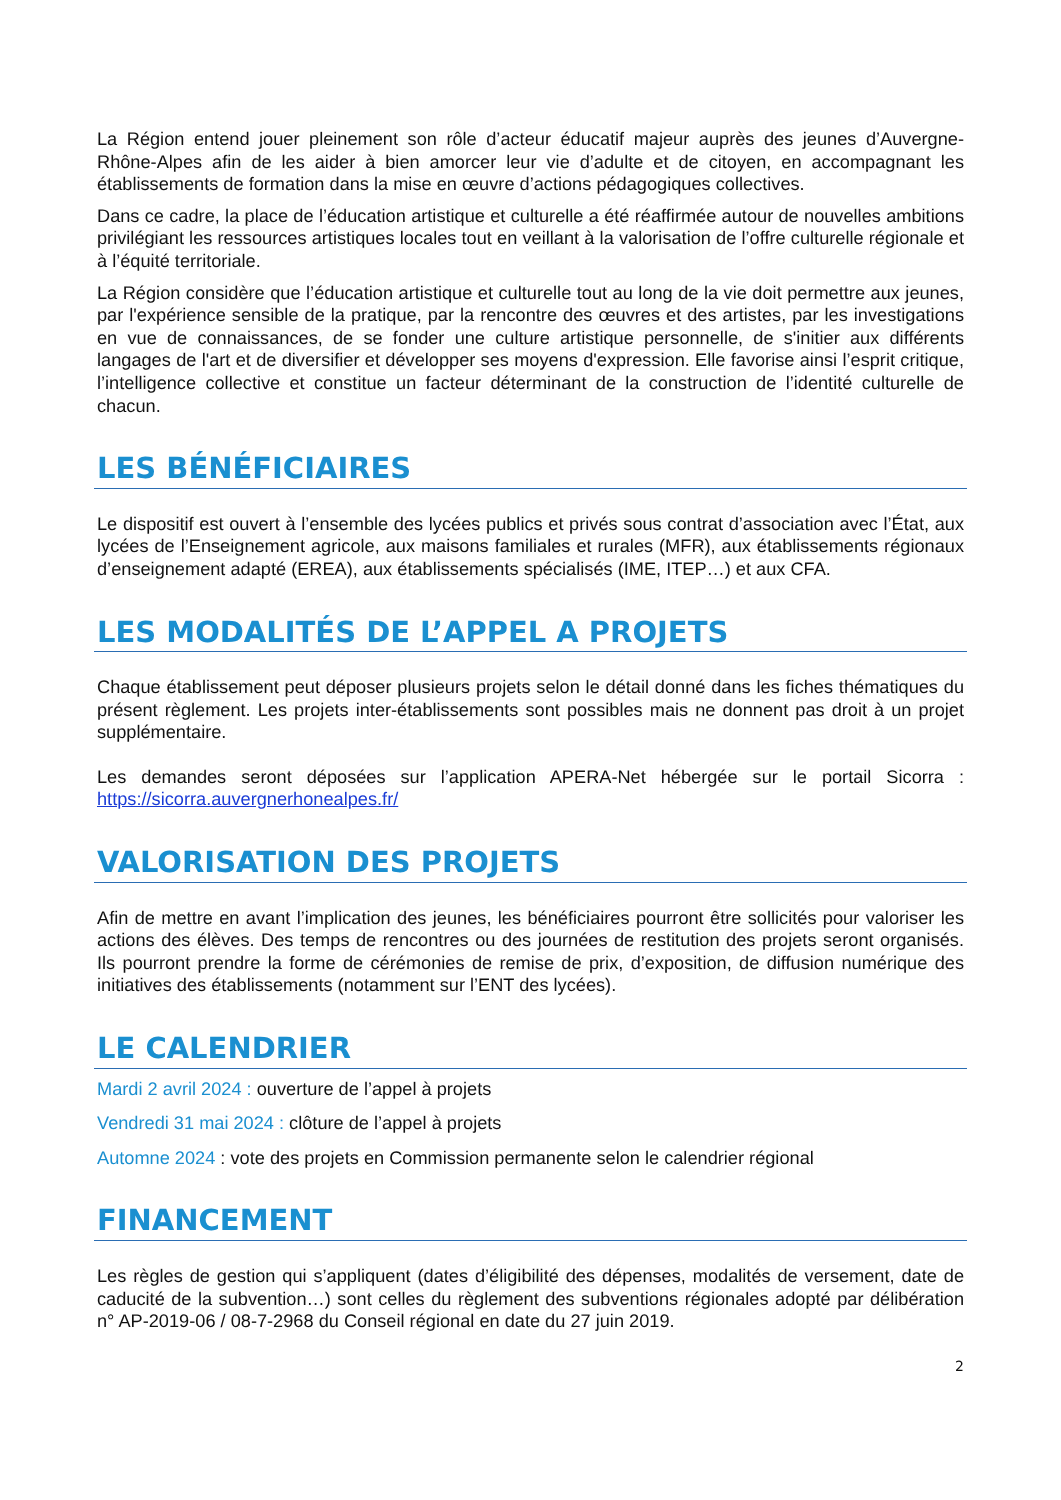La Région entend jouer pleinement son rôle d’acteur éducatif majeur auprès des jeunes d’Auvergne-Rhône-Alpes afin de les aider à bien amorcer leur vie d’adulte et de citoyen, en accompagnant les établissements de formation dans la mise en œuvre d’actions pédagogiques collectives.
Dans ce cadre, la place de l’éducation artistique et culturelle a été réaffirmée autour de nouvelles ambitions privilégiant les ressources artistiques locales tout en veillant à la valorisation de l’offre culturelle régionale et à l’équité territoriale.
La Région considère que l’éducation artistique et culturelle tout au long de la vie doit permettre aux jeunes, par l'expérience sensible de la pratique, par la rencontre des œuvres et des artistes, par les investigations en vue de connaissances, de se fonder une culture artistique personnelle, de s'initier aux différents langages de l'art et de diversifier et développer ses moyens d'expression. Elle favorise ainsi l’esprit critique, l’intelligence collective et constitue un facteur déterminant de la construction de l’identité culturelle de chacun.
LES BÉNÉFICIAIRES
Le dispositif est ouvert à l’ensemble des lycées publics et privés sous contrat d’association avec l’État, aux lycées de l’Enseignement agricole, aux maisons familiales et rurales (MFR), aux établissements régionaux d’enseignement adapté (EREA), aux établissements spécialisés (IME, ITEP…) et aux CFA.
LES MODALITÉS DE L’APPEL A PROJETS
Chaque établissement peut déposer plusieurs projets selon le détail donné dans les fiches thématiques du présent règlement. Les projets inter-établissements sont possibles mais ne donnent pas droit à un projet supplémentaire.
Les demandes seront déposées sur l’application APERA-Net hébergée sur le portail Sicorra : https://sicorra.auvergnerhonealpes.fr/
VALORISATION DES PROJETS
Afin de mettre en avant l’implication des jeunes, les bénéficiaires pourront être sollicités pour valoriser les actions des élèves. Des temps de rencontres ou des journées de restitution des projets seront organisés. Ils pourront prendre la forme de cérémonies de remise de prix, d’exposition, de diffusion numérique des initiatives des établissements (notamment sur l’ENT des lycées).
LE CALENDRIER
Mardi 2 avril 2024 : ouverture de l’appel à projets
Vendredi 31 mai 2024 : clôture de l’appel à projets
Automne 2024 : vote des projets en Commission permanente selon le calendrier régional
FINANCEMENT
Les règles de gestion qui s’appliquent (dates d’éligibilité des dépenses, modalités de versement, date de caducité de la subvention…) sont celles du règlement des subventions régionales adopté par délibération n° AP-2019-06 / 08-7-2968 du Conseil régional en date du 27 juin 2019.
2